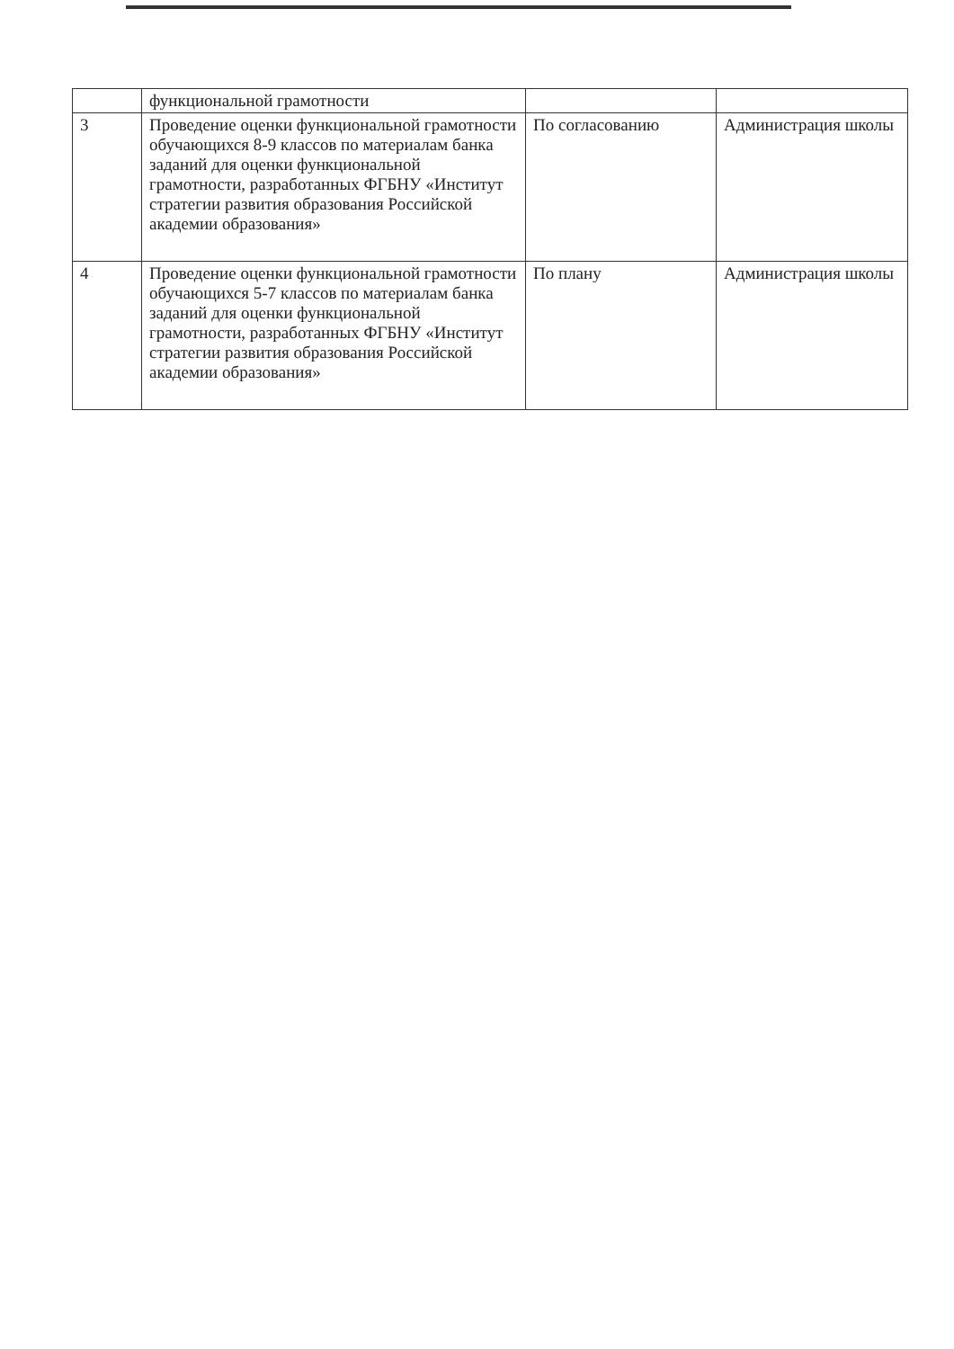| | функциональной грамотности | | |
| 3 | Проведение оценки функциональной грамотности обучающихся 8-9 классов по материалам банка заданий для оценки функциональной грамотности, разработанных ФГБНУ «Институт стратегии развития образования Российской академии образования» | По согласованию | Администрация школы |
| 4 | Проведение оценки функциональной грамотности обучающихся 5-7 классов по материалам банка заданий для оценки функциональной грамотности, разработанных ФГБНУ «Институт стратегии развития образования Российской академии образования» | По плану | Администрация школы |